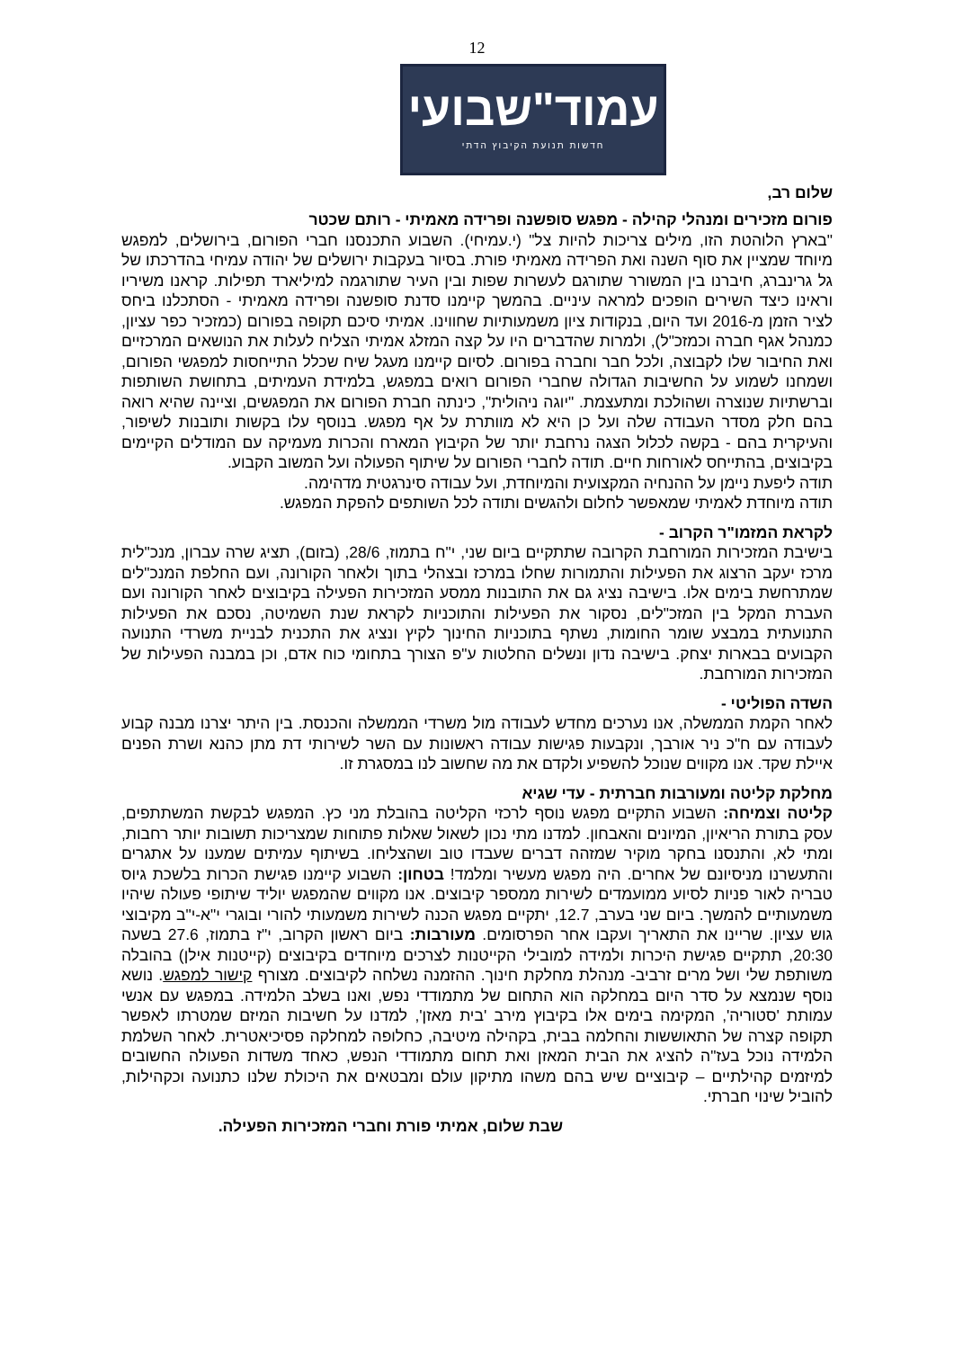12
עמוד"שבועי
חדשות תנועת הקיבוץ הדתי
שלום רב,
פורום מזכירים ומנהלי קהילה - מפגש סופשנה ופרידה מאמיתי - רותם שכטר
"בארץ הלוהטת הזו, מילים צריכות להיות צל" (י.עמיחי). השבוע התכנסנו חברי הפורום, בירושלים, למפגש מיוחד שמציין את סוף השנה ואת הפרידה מאמיתי פורת. בסיור בעקבות ירושלים של יהודה עמיחי בהדרכתו של גל גרינברג, חיברנו בין המשורר שתורגם לעשרות שפות ובין העיר שתורגמה למיליארד תפילות. קראנו משיריו וראינו כיצד השירים הופכים למראה עיניים. בהמשך קיימנו סדנת סופשנה ופרידה מאמיתי - הסתכלנו ביחס לציר הזמן מ-2016 ועד היום, בנקודות ציון משמעותיות שחווינו. אמיתי סיכם תקופה בפורום (כמזכיר כפר עציון, כמנהל אגף חברה וכמזכ"ל), ולמרות שהדברים היו על קצה המזלג אמיתי הצליח לעלות את הנושאים המרכזיים ואת החיבור שלו לקבוצה, ולכל חבר וחברה בפורום. לסיום קיימנו מעגל שיח שכלל התייחסות למפגשי הפורום, ושמחנו לשמוע על החשיבות הגדולה שחברי הפורום רואים במפגש, בלמידת העמיתים, בתחושת השותפות וברשתיות שנוצרה ושהולכת ומתעצמת. "יוגה ניהולית", כינתה חברת הפורום את המפגשים, וציינה שהיא רואה בהם חלק מסדר העבודה שלה ועל כן היא לא מוותרת על אף מפגש. בנוסף עלו בקשות ותובנות לשיפור, והעיקרית בהם - בקשה לכלול הצגה נרחבת יותר של הקיבוץ המארח והכרות מעמיקה עם המודלים הקיימים בקיבוצים, בהתייחס לאורחות חיים. תודה לחברי הפורום על שיתוף הפעולה ועל המשוב הקבוע.
תודה ליפעת ניימן על ההנחיה המקצועית והמיוחדת, ועל עבודה סינרגטית מדהימה.
תודה מיוחדת לאמיתי שמאפשר לחלום ולהגשים ותודה לכל השותפים להפקת המפגש.
לקראת המזמו"ר הקרוב -
בישיבת המזכירות המורחבת הקרובה שתתקיים ביום שני, י"ח בתמוז, 28/6, (בזום), תציג שרה עברון, מנכ"לית מרכז יעקב הרצוג את הפעילות והתמורות שחלו במרכז ובצהלי בתוך ולאחר הקורונה, ועם החלפת המנכ"לים שמתרחשת בימים אלו. בישיבה נציג גם את התובנות ממסע המזכירות הפעילה בקיבוצים לאחר הקורונה ועם העברת המקל בין המזכ"לים, נסקור את הפעילות והתוכניות לקראת שנת השמיטה, נסכם את הפעילות התנועתית במבצע שומר החומות, נשתף בתוכניות החינוך לקיץ ונציג את התכנית לבניית משרדי התנועה הקבועים בבארות יצחק. בישיבה נדון ונשלים החלטות ע"פ הצורך בתחומי כוח אדם, וכן במבנה הפעילות של המזכירות המורחבת.
השדה הפוליטי -
לאחר הקמת הממשלה, אנו נערכים מחדש לעבודה מול משרדי הממשלה והכנסת. בין היתר יצרנו מבנה קבוע לעבודה עם ח"כ ניר אורבך, ונקבעות פגישות עבודה ראשונות עם השר לשירותי דת מתן כהנא ושרת הפנים איילת שקד. אנו מקווים שנוכל להשפיע ולקדם את מה שחשוב לנו במסגרת זו.
מחלקת קליטה ומעורבות חברתית - עדי שגיא
קליטה וצמיחה: השבוע התקיים מפגש נוסף לרכזי הקליטה בהובלת מני כץ. המפגש לבקשת המשתתפים, עסק בתורת הריאיון, המיונים והאבחון. למדנו מתי נכון לשאול שאלות פתוחות שמצריכות תשובות יותר רחבות, ומתי לא, והתנסנו בחקר מוקיר שמזהה דברים שעבדו טוב ושהצליחו. בשיתוף עמיתים שמענו על אתגרים והתעשרנו מניסיונם של אחרים. היה מפגש מעשיר ומלמד! בטחון: השבוע קיימנו פגישת הכרות בלשכת גיוס טבריה לאור פניות לסיוע ממועמדים לשירות ממספר קיבוצים. אנו מקווים שהמפגש יוליד שיתופי פעולה שיהיו משמעותיים להמשך. ביום שני בערב, 12.7, יתקיים מפגש הכנה לשירות משמעותי להורי ובוגרי י"א-י"ב מקיבוצי גוש עציון. שריינו את התאריך ועקבו אחר הפרסומים. מעורבות: ביום ראשון הקרוב, י"ז בתמוז, 27.6 בשעה 20:30, תתקיים פגישת היכרות ולמידה למובילי הקייטנות לצרכים מיוחדים בקיבוצים (קייטנות אילן) בהובלה משותפת שלי ושל מרים זרביב- מנהלת מחלקת חינוך. ההזמנה נשלחה לקיבוצים. מצורף קישור למפגש. נושא נוסף שנמצא על סדר היום במחלקה הוא התחום של מתמודדי נפש, ואנו בשלב הלמידה. במפגש עם אנשי עמותת 'סטוריה', המקימה בימים אלו בקיבוץ מירב 'בית מאזן', למדנו על חשיבות המיזם שמטרתו לאפשר תקופה קצרה של התאוששות והחלמה בבית, בקהילה מיטיבה, כחלופה למחלקה פסיכיאטרית. לאחר השלמת הלמידה נוכל בעז"ה להציג את הבית המאזן ואת תחום מתמודדי הנפש, כאחד משדות הפעולה החשובים למיזמים קהילתיים – קיבוציים שיש בהם משהו מתיקון עולם ומבטאים את היכולת שלנו כתנועה וכקהילות, להוביל שינוי חברתי.
שבת שלום, אמיתי פורת וחברי המזכירות הפעילה.